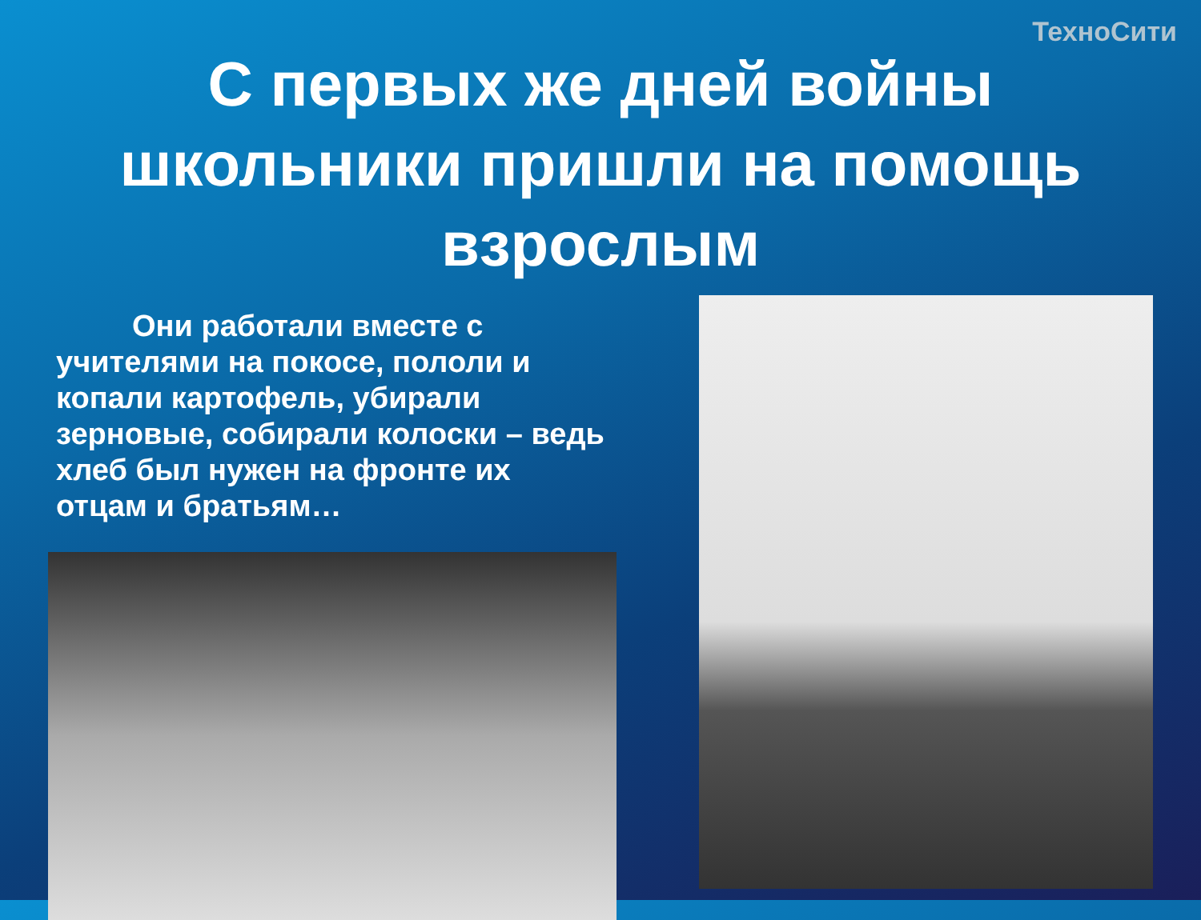ТехноСити
С первых же дней войны школьники пришли на помощь взрослым
Они работали вместе с учителями на покосе, пололи и копали картофель, убирали зерновые, собирали колоски – ведь хлеб был нужен на фронте их отцам и братьям…